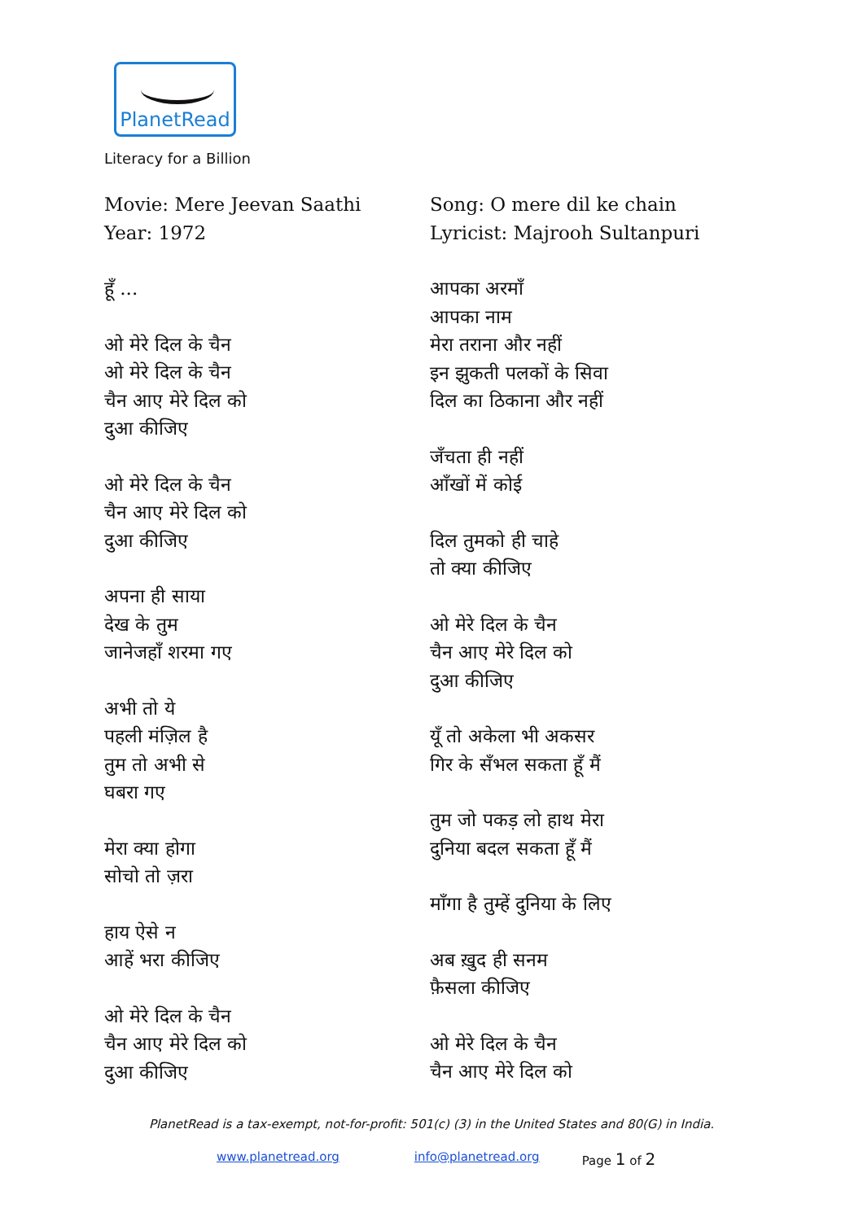PlanetRead
Literacy for a Billion
Movie: Mere Jeevan Saathi
Year: 1972
हूँ ...
ओ मेरे दिल के चैन
ओ मेरे दिल के चैन
चैन आए मेरे दिल को
दुआ कीजिए
ओ मेरे दिल के चैन
चैन आए मेरे दिल को
दुआ कीजिए
अपना ही साया
देख के तुम
जानेजहाँ शरमा गए
अभी तो ये
पहली मंज़िल है
तुम तो अभी से
घबरा गए
मेरा क्या होगा
सोचो तो ज़रा
हाय ऐसे न
आहें भरा कीजिए
ओ मेरे दिल के चैन
चैन आए मेरे दिल को
दुआ कीजिए
Song: O mere dil ke chain
Lyricist: Majrooh Sultanpuri
आपका अरमाँ
आपका नाम
मेरा तराना और नहीं
इन झुकती पलकों के सिवा
दिल का ठिकाना और नहीं
जँचता ही नहीं
आँखों में कोई
दिल तुमको ही चाहे
तो क्या कीजिए
ओ मेरे दिल के चैन
चैन आए मेरे दिल को
दुआ कीजिए
यूँ तो अकेला भी अकसर
गिर के सँभल सकता हूँ मैं
तुम जो पकड़ लो हाथ मेरा
दुनिया बदल सकता हूँ मैं
माँगा है तुम्हें दुनिया के लिए
अब ख़ुद ही सनम
फ़ैसला कीजिए
ओ मेरे दिल के चैन
चैन आए मेरे दिल को
PlanetRead is a tax-exempt, not-for-profit: 501(c) (3) in the United States and 80(G) in India.
www.planetread.org info@planetread.org Page 1 of 2